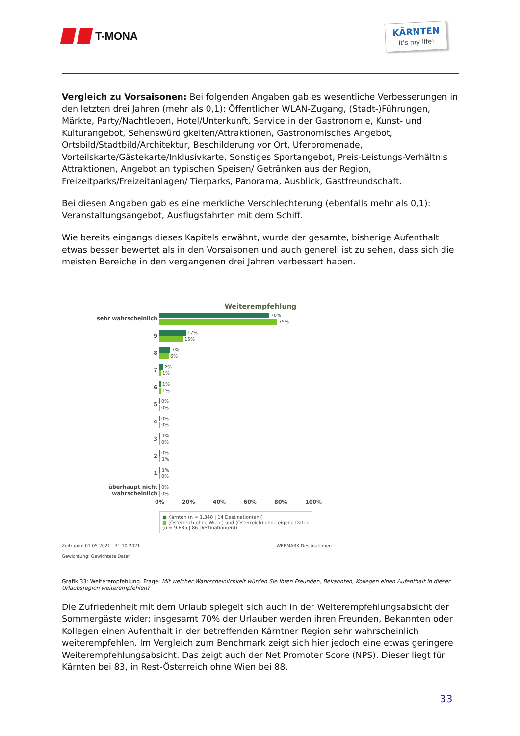T-MONA
KÄRNTEN
It's my life!
Vergleich zu Vorsaisonen: Bei folgenden Angaben gab es wesentliche Verbesserungen in den letzten drei Jahren (mehr als 0,1): Öffentlicher WLAN-Zugang, (Stadt-)Führungen, Märkte, Party/Nachtleben, Hotel/Unterkunft, Service in der Gastronomie, Kunst- und Kulturangebot, Sehenswürdigkeiten/Attraktionen, Gastronomisches Angebot, Ortsbild/Stadtbild/Architektur, Beschilderung vor Ort, Uferpromenade, Vorteilskarte/Gästekarte/Inklusivkarte, Sonstiges Sportangebot, Preis-Leistungs-Verhältnis Attraktionen, Angebot an typischen Speisen/ Getränken aus der Region, Freizeitparks/Freizeitanlagen/ Tierparks, Panorama, Ausblick, Gastfreundschaft.
Bei diesen Angaben gab es eine merkliche Verschlechterung (ebenfalls mehr als 0,1): Veranstaltungsangebot, Ausflugsfahrten mit dem Schiff.
Wie bereits eingangs dieses Kapitels erwähnt, wurde der gesamte, bisherige Aufenthalt etwas besser bewertet als in den Vorsaisonen und auch generell ist zu sehen, dass sich die meisten Bereiche in den vergangenen drei Jahren verbessert haben.
Weiterempfehlung
sehr wahrscheinlich
70%
75%
9
17%
15%
8
7%
6%
7
2%
1%
6
1%
1%
5
0%
0%
4
0%
0%
3
1%
0%
2
0%
1%
1
1%
0%
überhaupt nicht wahrscheinlich
0%
0%
0% 20% 40% 60% 80% 100%
■ Kärnten (n = 1.340 | 14 Destination(en))
■ (Österreich ohne Wien ) und (Österreich) ohne eigene Daten (n = 9.885 | 86 Destination(en))
Zeitraum: 01.05.2021 - 31.10.2021 WEBMARK Destinationen
Gewichtung: Gewichtete Daten
Grafik 33: Weiterempfehlung. Frage: Mit welcher Wahrscheinlichkeit würden Sie Ihren Freunden, Bekannten, Kollegen einen Aufenthalt in dieser Urlaubsregion weiterempfehlen?
Die Zufriedenheit mit dem Urlaub spiegelt sich auch in der Weiterempfehlungsabsicht der Sommergäste wider: insgesamt 70% der Urlauber werden ihren Freunden, Bekannten oder Kollegen einen Aufenthalt in der betreffenden Kärntner Region sehr wahrscheinlich weiterempfehlen. Im Vergleich zum Benchmark zeigt sich hier jedoch eine etwas geringere Weiterempfehlungsabsicht. Das zeigt auch der Net Promoter Score (NPS). Dieser liegt für Kärnten bei 83, in Rest-Österreich ohne Wien bei 88.
33